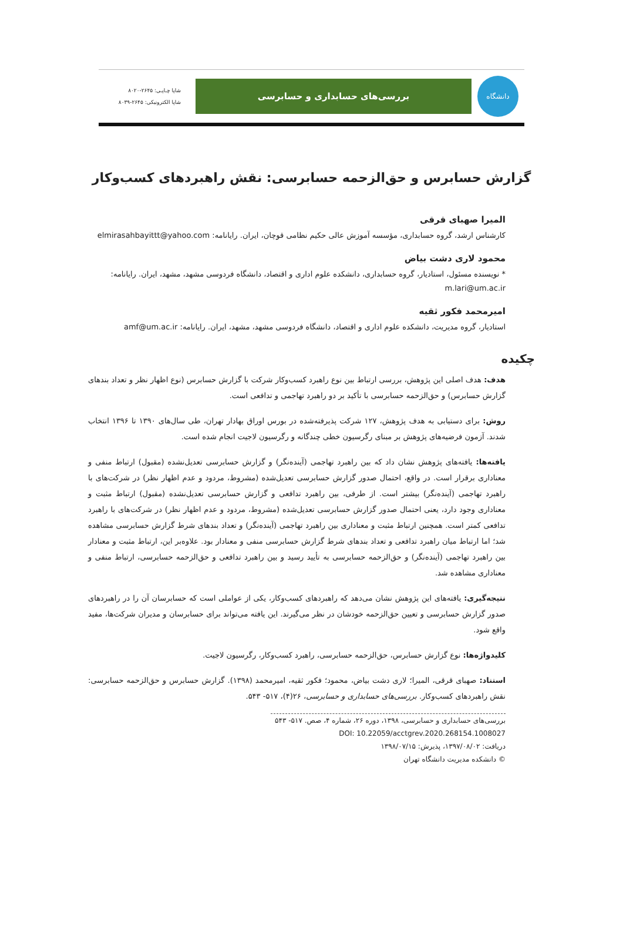دانشگاه
بررسی‌های حسابداری و حسابرسی
شاپا چـاپـی: ۲۶۴۵-۸۰۲۰
شاپا الکترونیکی: ۲۶۴۵-۸۰۳۹
گزارش حسابرس و حق‌الزحمه حسابرسی: نقش راهبردهای کسب‌وکار
المیرا صهبای قرقی
کارشناس ارشد، گروه حسابداری، مؤسسه آموزش عالی حکیم نظامی قوچان، ایران. رایانامه: elmirasahbayittt@yahoo.com
محمود لاری دشت بیاض
* نویسنده مسئول، استادیار، گروه حسابداری، دانشکده علوم اداری و اقتصاد، دانشگاه فردوسی مشهد، مشهد، ایران. رایانامه: m.lari@um.ac.ir
امیرمحمد فکور ثقیه
استادیار، گروه مدیریت، دانشکده علوم اداری و اقتصاد، دانشگاه فردوسی مشهد، مشهد، ایران. رایانامه: amf@um.ac.ir
چکیده
هدف: هدف اصلی این پژوهش، بررسی ارتباط بین نوع راهبرد کسب‌وکار شرکت با گزارش حسابرس (نوع اظهار نظر و تعداد بندهای گزارش حسابرس) و حق‌الزحمه حسابرسی با تأکید بر دو راهبرد تهاجمی و تدافعی است.
روش: برای دستیابی به هدف پژوهش، ۱۲۷ شرکت پذیرفته‌شده در بورس اوراق بهادار تهران، طی سال‌های ۱۳۹۰ تا ۱۳۹۶ انتخاب شدند. آزمون فرضیه‌های پژوهش بر مبنای رگرسیون خطی چندگانه و رگرسیون لاجیت انجام شده است.
یافته‌ها: یافته‌های پژوهش نشان داد که بین راهبرد تهاجمی (آینده‌نگر) و گزارش حسابرسی تعدیل‌نشده (مقبول) ارتباط منفی و معناداری برقرار است. در واقع، احتمال صدور گزارش حسابرسی تعدیل‌شده (مشروط، مردود و عدم اظهار نظر) در شرکت‌های با راهبرد تهاجمی (آینده‌نگر) بیشتر است. از طرفی، بین راهبرد تدافعی و گزارش حسابرسی تعدیل‌نشده (مقبول) ارتباط مثبت و معناداری وجود دارد، یعنی احتمال صدور گزارش حسابرسی تعدیل‌شده (مشروط، مردود و عدم اظهار نظر) در شرکت‌های با راهبرد تدافعی کمتر است. همچنین ارتباط مثبت و معناداری بین راهبرد تهاجمی (آینده‌نگر) و تعداد بندهای شرط گزارش حسابرسی مشاهده شد؛ اما ارتباط میان راهبرد تدافعی و تعداد بندهای شرط گزارش حسابرسی منفی و معنادار بود. علاوه‌بر این، ارتباط مثبت و معنادار بین راهبرد تهاجمی (آینده‌نگر) و حق‌الزحمه حسابرسی به تأیید رسید و بین راهبرد تدافعی و حق‌الزحمه حسابرسی، ارتباط منفی و معناداری مشاهده شد.
نتیجه‌گیری: یافته‌های این پژوهش نشان می‌دهد که راهبردهای کسب‌وکار، یکی از عواملی است که حسابرسان آن را در راهبردهای صدور گزارش حسابرسی و تعیین حق‌الزحمه خودشان در نظر می‌گیرند. این یافته می‌تواند برای حسابرسان و مدیران شرکت‌ها، مفید واقع شود.
کلیدواژه‌ها: نوع گزارش حسابرس، حق‌الزحمه حسابرسی، راهبرد کسب‌وکار، رگرسیون لاجیت.
استناد: صهبای قرقی، المیرا؛ لاری دشت بیاض، محمود؛ فکور ثقیه، امیرمحمد (۱۳۹۸). گزارش حسابرس و حق‌الزحمه حسابرسی: نقش راهبردهای کسب‌وکار. بررسی‌های حسابداری و حسابرسی، ۲۶(۴)، ۵۱۷- ۵۴۳.
بررسی‌های حسابداری و حسابرسی، ۱۳۹۸، دوره ۲۶، شماره ۴، صص. ۵۱۷- ۵۴۳
DOI: 10.22059/acctgrev.2020.268154.1008027
دریافت: ۱۳۹۷/۰۸/۰۲، پذیرش: ۱۳۹۸/۰۷/۱۵
© دانشکده مدیریت دانشگاه تهران